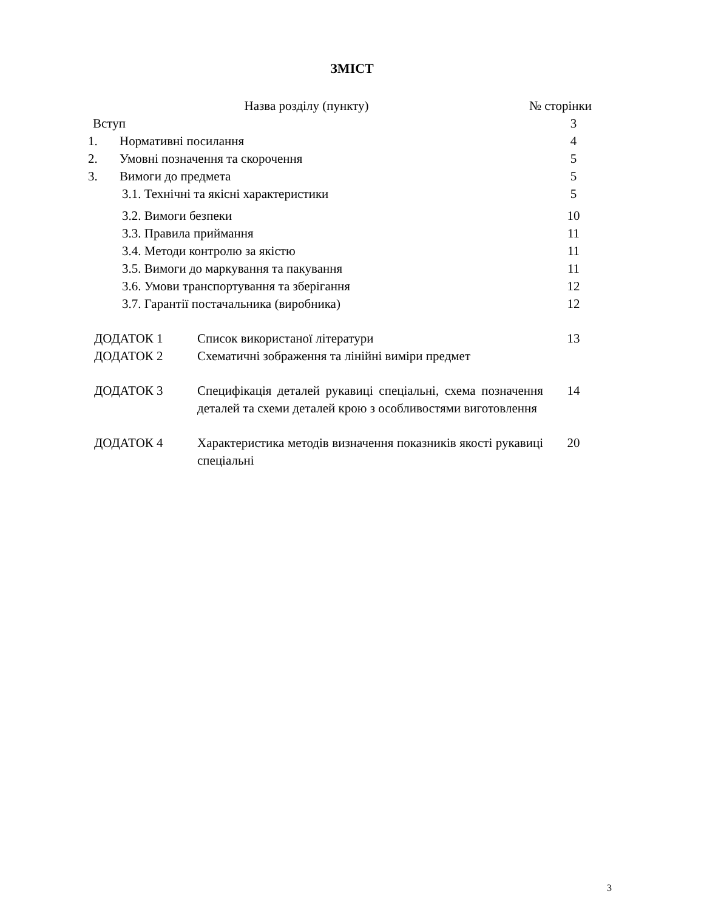ЗМІСТ
Назва розділу (пункту) № сторінки
Вступ 3
1. Нормативні посилання 4
2. Умовні позначення та скорочення 5
3. Вимоги до предмета 5
3.1. Технічні та якісні характеристики 5
3.2. Вимоги безпеки 10
3.3. Правила приймання 11
3.4. Методи контролю за якістю 11
3.5. Вимоги до маркування та пакування 11
3.6. Умови транспортування та зберігання 12
3.7. Гарантії постачальника (виробника) 12
ДОДАТОК 1 Список використаної літератури 13
ДОДАТОК 2 Схематичні зображення та лінійні виміри предмет
ДОДАТОК 3 Специфікація деталей рукавиці спеціальні, схема позначення деталей та схеми деталей крою з особливостями виготовлення 14
ДОДАТОК 4 Характеристика методів визначення показників якості рукавиці спеціальні 20
3